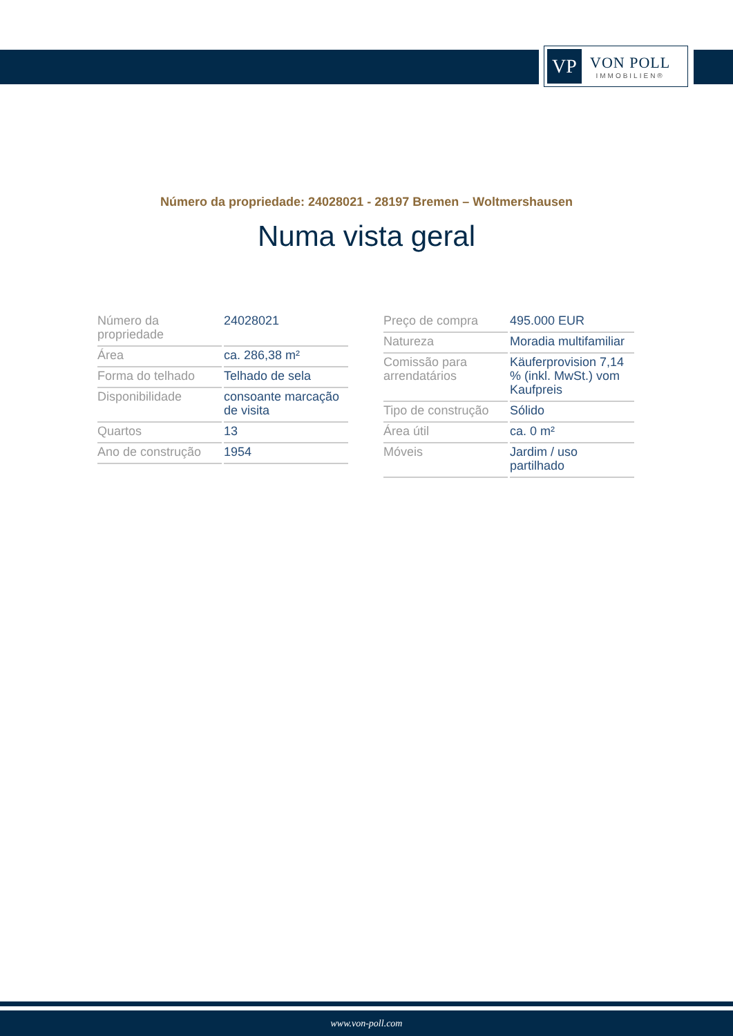VP
VON POLL
IMMOBILIEN®
Número da propriedade: 24028021 - 28197 Bremen – Woltmershausen
Numa vista geral
| Número da propriedade | 24028021 |
| Área | ca. 286,38 m² |
| Forma do telhado | Telhado de sela |
| Disponibilidade | consoante marcação de visita |
| Quartos | 13 |
| Ano de construção | 1954 |
| Preço de compra | 495.000 EUR |
| Natureza | Moradia multifamiliar |
| Comissão para arrendatários | Käuferprovision 7,14 % (inkl. MwSt.) vom Kaufpreis |
| Tipo de construção | Sólido |
| Área útil | ca. 0 m² |
| Móveis | Jardim / uso partilhado |
www.von-poll.com